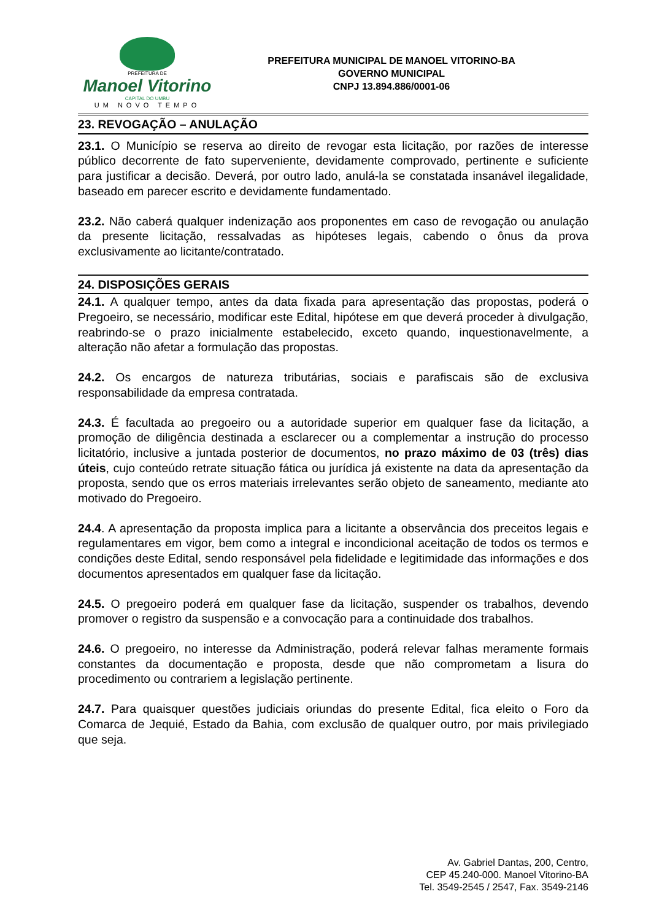PREFEITURA DE
Manoel Vitorino
CAPITAL DO UMBU
UM NOVO TEMPO
PREFEITURA MUNICIPAL DE MANOEL VITORINO-BA
GOVERNO MUNICIPAL
CNPJ 13.894.886/0001-06
23. REVOGAÇÃO – ANULAÇÃO
23.1. O Município se reserva ao direito de revogar esta licitação, por razões de interesse público decorrente de fato superveniente, devidamente comprovado, pertinente e suficiente para justificar a decisão. Deverá, por outro lado, anulá-la se constatada insanável ilegalidade, baseado em parecer escrito e devidamente fundamentado.
23.2. Não caberá qualquer indenização aos proponentes em caso de revogação ou anulação da presente licitação, ressalvadas as hipóteses legais, cabendo o ônus da prova exclusivamente ao licitante/contratado.
24. DISPOSIÇÕES GERAIS
24.1. A qualquer tempo, antes da data fixada para apresentação das propostas, poderá o Pregoeiro, se necessário, modificar este Edital, hipótese em que deverá proceder à divulgação, reabrindo-se o prazo inicialmente estabelecido, exceto quando, inquestionavelmente, a alteração não afetar a formulação das propostas.
24.2. Os encargos de natureza tributárias, sociais e parafiscais são de exclusiva responsabilidade da empresa contratada.
24.3. É facultada ao pregoeiro ou a autoridade superior em qualquer fase da licitação, a promoção de diligência destinada a esclarecer ou a complementar a instrução do processo licitatório, inclusive a juntada posterior de documentos, no prazo máximo de 03 (três) dias úteis, cujo conteúdo retrate situação fática ou jurídica já existente na data da apresentação da proposta, sendo que os erros materiais irrelevantes serão objeto de saneamento, mediante ato motivado do Pregoeiro.
24.4. A apresentação da proposta implica para a licitante a observância dos preceitos legais e regulamentares em vigor, bem como a integral e incondicional aceitação de todos os termos e condições deste Edital, sendo responsável pela fidelidade e legitimidade das informações e dos documentos apresentados em qualquer fase da licitação.
24.5. O pregoeiro poderá em qualquer fase da licitação, suspender os trabalhos, devendo promover o registro da suspensão e a convocação para a continuidade dos trabalhos.
24.6. O pregoeiro, no interesse da Administração, poderá relevar falhas meramente formais constantes da documentação e proposta, desde que não comprometam a lisura do procedimento ou contrariem a legislação pertinente.
24.7. Para quaisquer questões judiciais oriundas do presente Edital, fica eleito o Foro da Comarca de Jequié, Estado da Bahia, com exclusão de qualquer outro, por mais privilegiado que seja.
Av. Gabriel Dantas, 200, Centro,
CEP 45.240-000. Manoel Vitorino-BA
Tel. 3549-2545 / 2547, Fax. 3549-2146